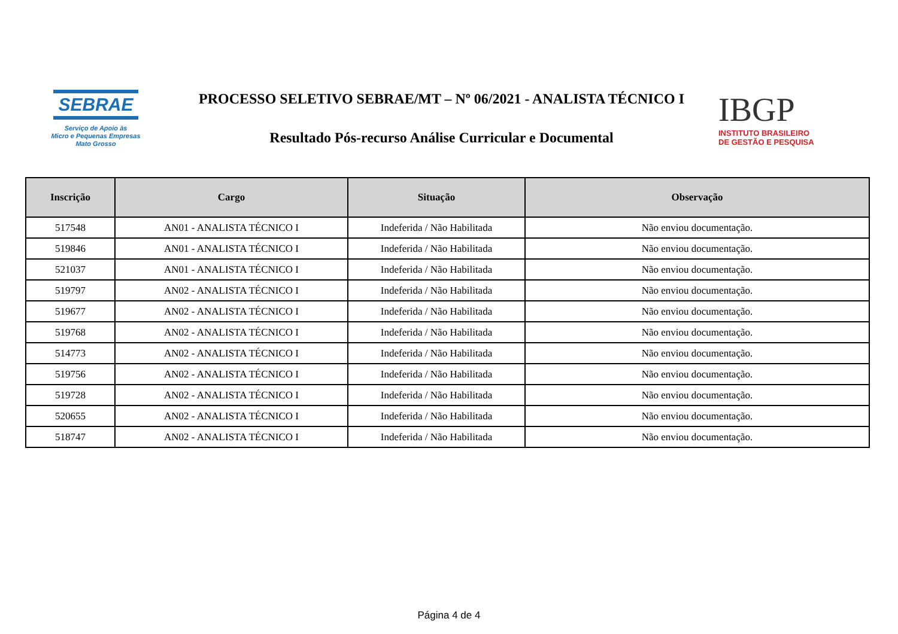SEBRAE
Serviço de Apoio às
Micro e Pequenas Empresas
Mato Grosso
PROCESSO SELETIVO SEBRAE/MT – Nº 06/2021 - ANALISTA TÉCNICO I
Resultado Pós-recurso Análise Curricular e Documental
IBGP
INSTITUTO BRASILEIRO
DE GESTÃO E PESQUISA
| Inscrição | Cargo | Situação | Observação |
| --- | --- | --- | --- |
| 517548 | AN01 - ANALISTA TÉCNICO I | Indeferida / Não Habilitada | Não enviou documentação. |
| 519846 | AN01 - ANALISTA TÉCNICO I | Indeferida / Não Habilitada | Não enviou documentação. |
| 521037 | AN01 - ANALISTA TÉCNICO I | Indeferida / Não Habilitada | Não enviou documentação. |
| 519797 | AN02 - ANALISTA TÉCNICO I | Indeferida / Não Habilitada | Não enviou documentação. |
| 519677 | AN02 - ANALISTA TÉCNICO I | Indeferida / Não Habilitada | Não enviou documentação. |
| 519768 | AN02 - ANALISTA TÉCNICO I | Indeferida / Não Habilitada | Não enviou documentação. |
| 514773 | AN02 - ANALISTA TÉCNICO I | Indeferida / Não Habilitada | Não enviou documentação. |
| 519756 | AN02 - ANALISTA TÉCNICO I | Indeferida / Não Habilitada | Não enviou documentação. |
| 519728 | AN02 - ANALISTA TÉCNICO I | Indeferida / Não Habilitada | Não enviou documentação. |
| 520655 | AN02 - ANALISTA TÉCNICO I | Indeferida / Não Habilitada | Não enviou documentação. |
| 518747 | AN02 - ANALISTA TÉCNICO I | Indeferida / Não Habilitada | Não enviou documentação. |
Página 4 de 4